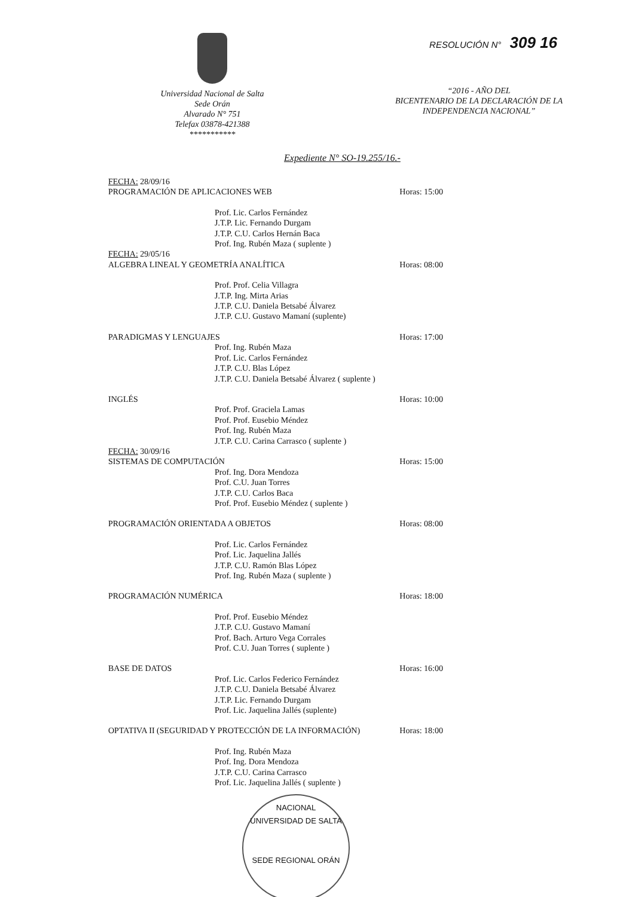Universidad Nacional de Salta
Sede Orán
Alvarado N° 751
Telefax 03878-421388
***********
RESOLUCIÓN N° 309 16
“2016 - AÑO DEL
BICENTENARIO DE LA DECLARACIÓN DE LA
INDEPENDENCIA NACIONAL”
Expediente N° SO-19.255/16.-
FECHA: 28/09/16
PROGRAMACIÓN DE APLICACIONES WEB Horas: 15:00
Prof. Lic. Carlos Fernández
J.T.P. Lic. Fernando Durgam
J.T.P. C.U. Carlos Hernán Baca
Prof. Ing. Rubén Maza ( suplente )
FECHA: 29/05/16
ALGEBRA LINEAL Y GEOMETRÍA ANALÍTICA Horas: 08:00
Prof. Prof. Celia Villagra
J.T.P. Ing. Mirta Arias
J.T.P. C.U. Daniela Betsabé Álvarez
J.T.P. C.U. Gustavo Mamaní (suplente)
PARADIGMAS Y LENGUAJES Horas: 17:00
Prof. Ing. Rubén Maza
Prof. Lic. Carlos Fernández
J.T.P. C.U. Blas López
J.T.P. C.U. Daniela Betsabé Álvarez ( suplente )
INGLÉS Horas: 10:00
Prof. Prof. Graciela Lamas
Prof. Prof. Eusebio Méndez
Prof. Ing. Rubén Maza
J.T.P. C.U. Carina Carrasco ( suplente )
FECHA: 30/09/16
SISTEMAS DE COMPUTACIÓN Horas: 15:00
Prof. Ing. Dora Mendoza
Prof. C.U. Juan Torres
J.T.P. C.U. Carlos Baca
Prof. Prof. Eusebio Méndez ( suplente )
PROGRAMACIÓN ORIENTADA A OBJETOS Horas: 08:00
Prof. Lic. Carlos Fernández
Prof. Lic. Jaquelina Jallés
J.T.P. C.U. Ramón Blas López
Prof. Ing. Rubén Maza ( suplente )
PROGRAMACIÓN NUMÉRICA Horas: 18:00
Prof. Prof. Eusebio Méndez
J.T.P. C.U. Gustavo Mamaní
Prof. Bach. Arturo Vega Corrales
Prof. C.U. Juan Torres ( suplente )
BASE DE DATOS Horas: 16:00
Prof. Lic. Carlos Federico Fernández
J.T.P. C.U. Daniela Betsabé Álvarez
J.T.P. Lic. Fernando Durgam
Prof. Lic. Jaquelina Jallés (suplente)
OPTATIVA II (SEGURIDAD Y PROTECCIÓN DE LA INFORMACIÓN) Horas: 18:00
Prof. Ing. Rubén Maza
Prof. Ing. Dora Mendoza
J.T.P. C.U. Carina Carrasco
Prof. Lic. Jaquelina Jallés ( suplente )
NACIONAL
UNIVERSIDAD DE SALTA
SEDE REGIONAL ORÁN